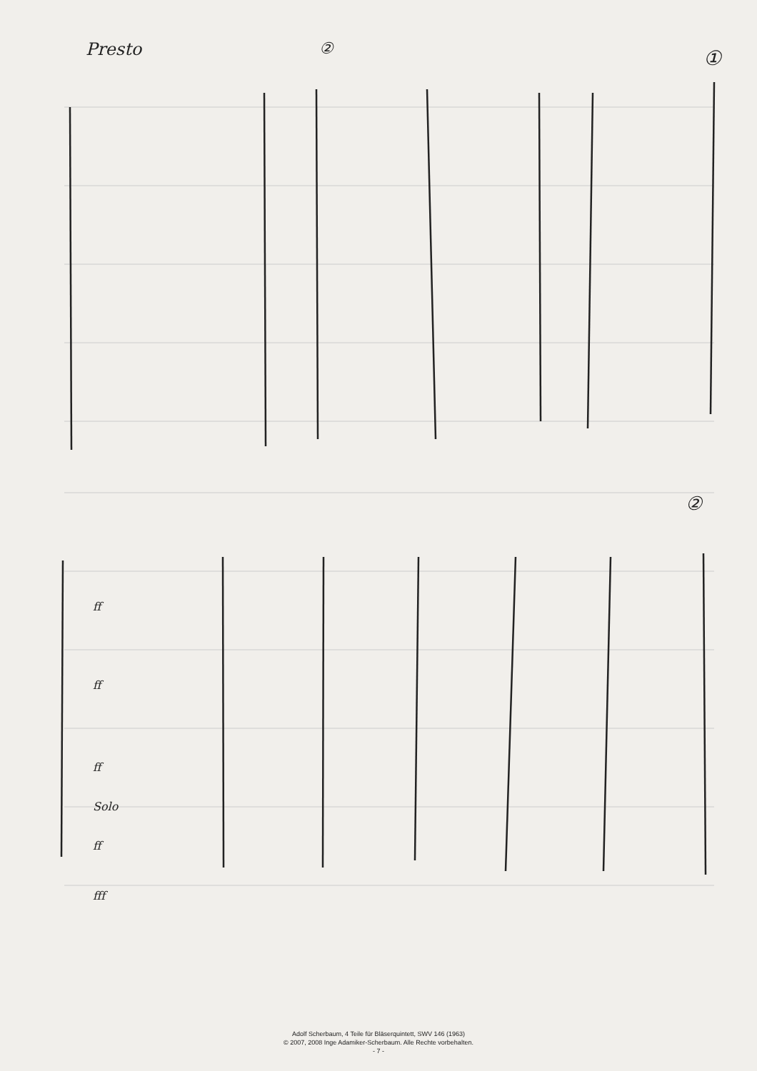Presto ② ①
②
ff
ff
ff
Solo
ff
fff
Adolf Scherbaum, 4 Teile für Bläserquintett, SWV 146 (1963)
© 2007, 2008 Inge Adamiker-Scherbaum. Alle Rechte vorbehalten.
- 7 -